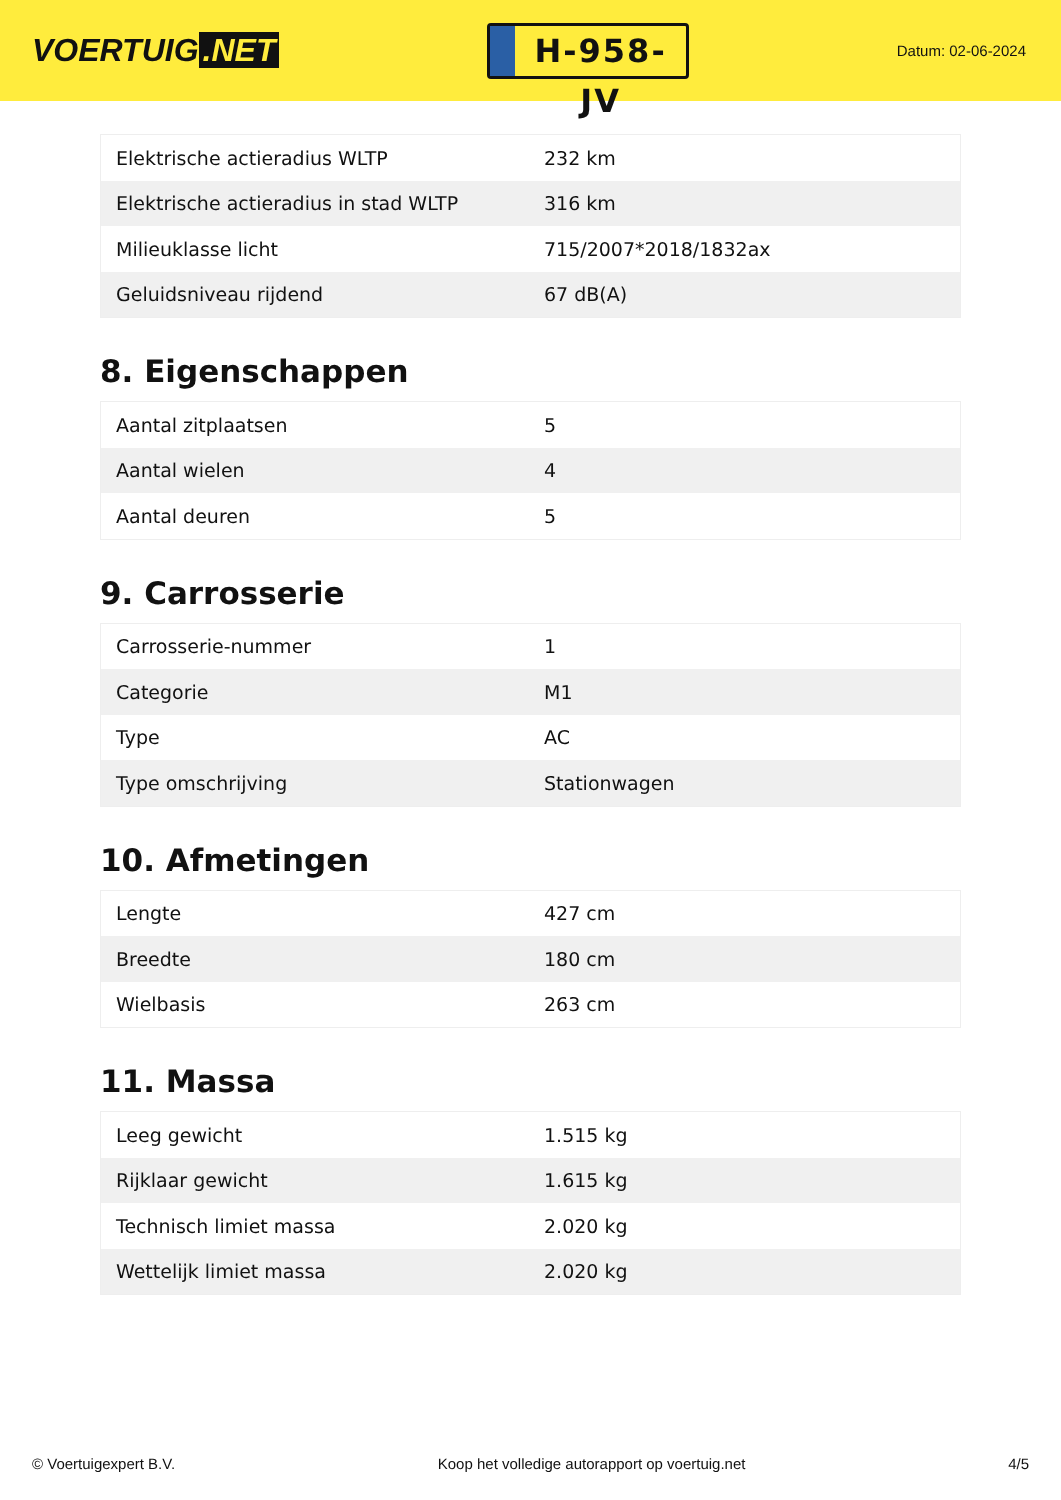VOERTUIG.NET
H-958-JV
Datum: 02-06-2024
| Elektrische actieradius WLTP | 232 km |
| Elektrische actieradius in stad WLTP | 316 km |
| Milieuklasse licht | 715/2007*2018/1832ax |
| Geluidsniveau rijdend | 67 dB(A) |
8. Eigenschappen
| Aantal zitplaatsen | 5 |
| Aantal wielen | 4 |
| Aantal deuren | 5 |
9. Carrosserie
| Carrosserie-nummer | 1 |
| Categorie | M1 |
| Type | AC |
| Type omschrijving | Stationwagen |
10. Afmetingen
| Lengte | 427 cm |
| Breedte | 180 cm |
| Wielbasis | 263 cm |
11. Massa
| Leeg gewicht | 1.515 kg |
| Rijklaar gewicht | 1.615 kg |
| Technisch limiet massa | 2.020 kg |
| Wettelijk limiet massa | 2.020 kg |
© Voertuigexpert B.V. Koop het volledige autorapport op voertuig.net 4/5